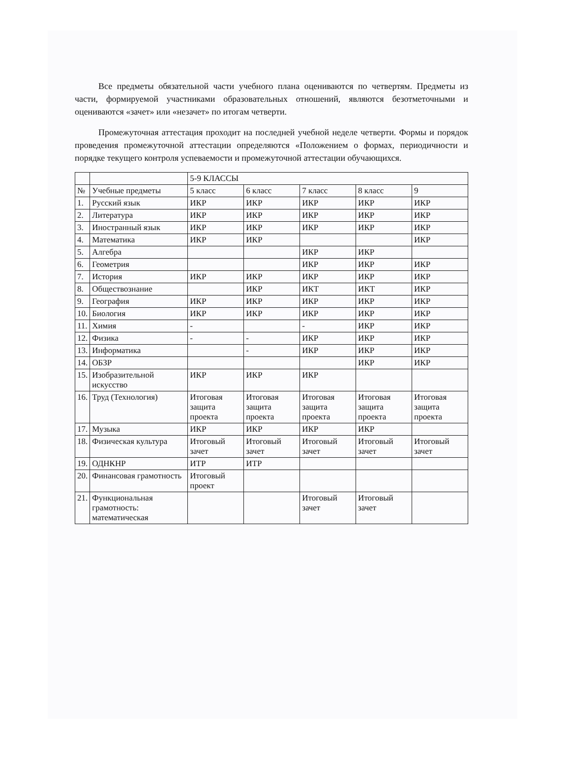Все предметы обязательной части учебного плана оцениваются по четвертям. Предметы из части, формируемой участниками образовательных отношений, являются безотметочными и оцениваются «зачет» или «незачет» по итогам четверти.
Промежуточная аттестация проходит на последней учебной неделе четверти. Формы и порядок проведения промежуточной аттестации определяются «Положением о формах, периодичности и порядке текущего контроля успеваемости и промежуточной аттестации обучающихся.
| | | 5-9 КЛАССЫ | | | | |
| № | Учебные предметы | 5 класс | 6 класс | 7 класс | 8 класс | 9 |
| 1. | Русский язык | ИКР | ИКР | ИКР | ИКР | ИКР |
| 2. | Литература | ИКР | ИКР | ИКР | ИКР | ИКР |
| 3. | Иностранный язык | ИКР | ИКР | ИКР | ИКР | ИКР |
| 4. | Математика | ИКР | ИКР | | | ИКР |
| 5. | Алгебра | | | ИКР | ИКР | |
| 6. | Геометрия | | | ИКР | ИКР | ИКР |
| 7. | История | ИКР | ИКР | ИКР | ИКР | ИКР |
| 8. | Обществознание | | ИКР | ИКТ | ИКТ | ИКР |
| 9. | География | ИКР | ИКР | ИКР | ИКР | ИКР |
| 10. | Биология | ИКР | ИКР | ИКР | ИКР | ИКР |
| 11. | Химия | - | | - | ИКР | ИКР |
| 12. | Физика | - | - | ИКР | ИКР | ИКР |
| 13. | Информатика | | - | ИКР | ИКР | ИКР |
| 14. | ОБЗР | | | | ИКР | ИКР |
| 15. | Изобразительной искусство | ИКР | ИКР | ИКР | | |
| 16. | Труд (Технология) | Итоговая защита проекта | Итоговая защита проекта | Итоговая защита проекта | Итоговая защита проекта | Итоговая защита проекта |
| 17. | Музыка | ИКР | ИКР | ИКР | ИКР | |
| 18. | Физическая культура | Итоговый зачет | Итоговый зачет | Итоговый зачет | Итоговый зачет | Итоговый зачет |
| 19. | ОДНКНР | ИТР | ИТР | | | |
| 20. | Финансовая грамотность | Итоговый проект | | | | |
| 21. | Функциональная грамотность: математическая | | | Итоговый зачет | Итоговый зачет | |